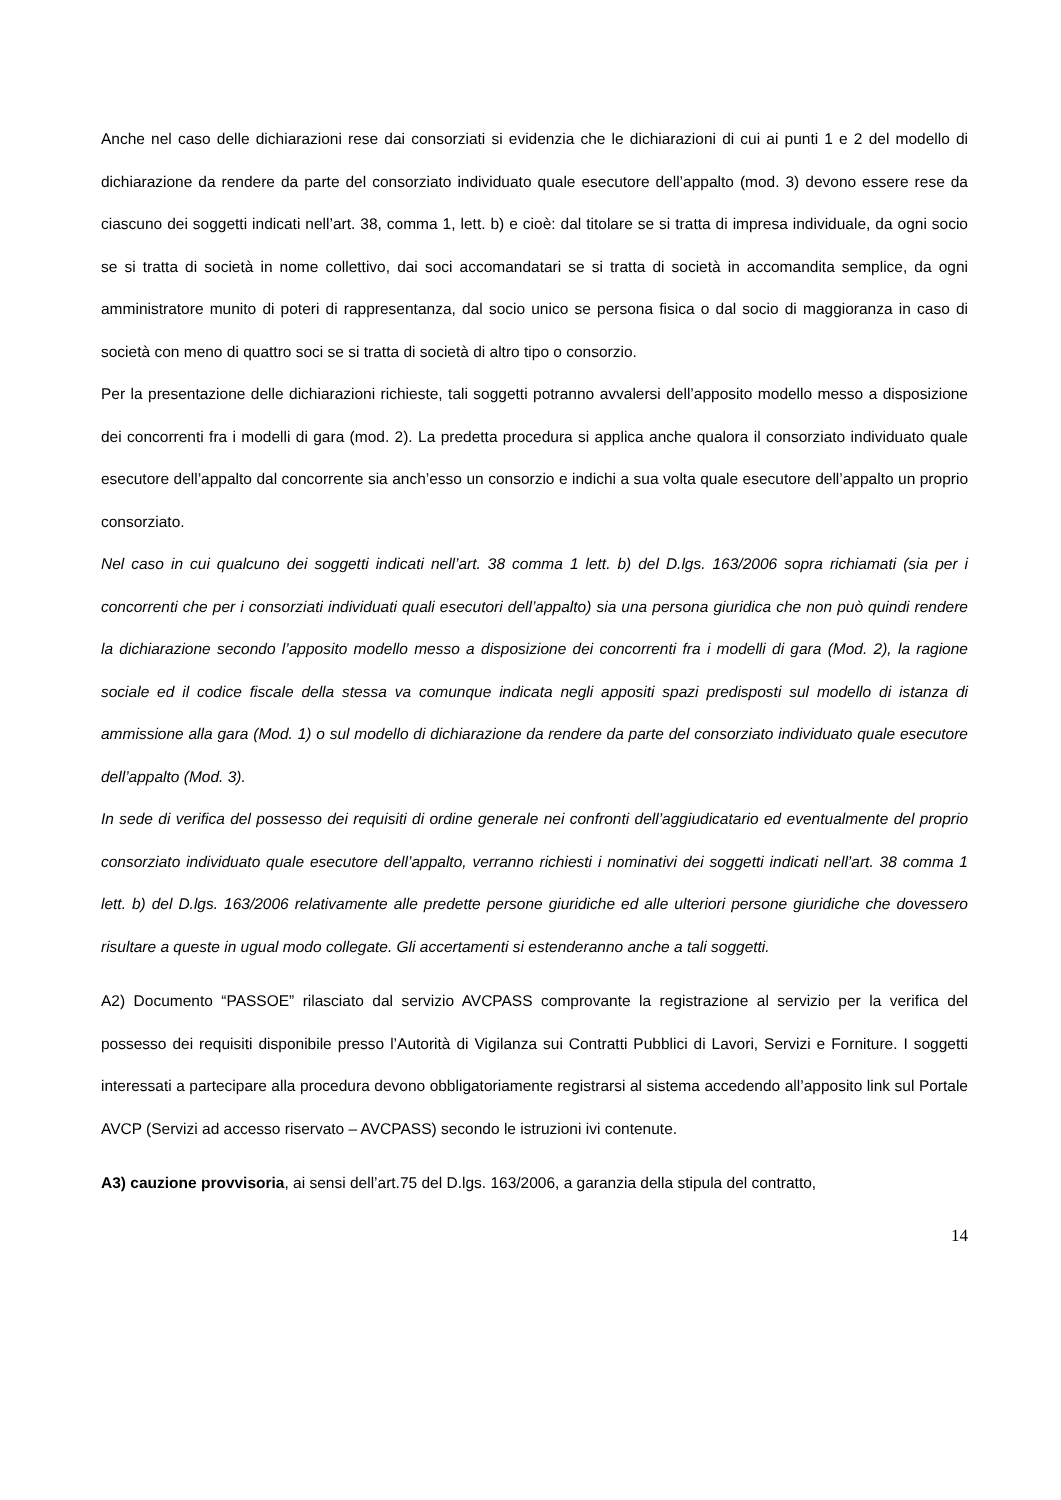Anche nel caso delle dichiarazioni rese dai consorziati si evidenzia che le dichiarazioni di cui ai punti 1 e 2 del modello di dichiarazione da rendere da parte del consorziato individuato quale esecutore dell’appalto (mod. 3) devono essere rese da ciascuno dei soggetti indicati nell’art. 38, comma 1, lett. b) e cioè: dal titolare se si tratta di impresa individuale, da ogni socio se si tratta di società in nome collettivo, dai soci accomandatari se si tratta di società in accomandita semplice, da ogni amministratore munito di poteri di rappresentanza, dal socio unico se persona fisica o dal socio di maggioranza in caso di società con meno di quattro soci se si tratta di società di altro tipo o consorzio.
Per la presentazione delle dichiarazioni richieste, tali soggetti potranno avvalersi dell’apposito modello messo a disposizione dei concorrenti fra i modelli di gara (mod. 2). La predetta procedura si applica anche qualora il consorziato individuato quale esecutore dell’appalto dal concorrente sia anch’esso un consorzio e indichi a sua volta quale esecutore dell’appalto un proprio consorziato.
Nel caso in cui qualcuno dei soggetti indicati nell’art. 38 comma 1 lett. b) del D.lgs. 163/2006 sopra richiamati (sia per i concorrenti che per i consorziati individuati quali esecutori dell’appalto) sia una persona giuridica che non può quindi rendere la dichiarazione secondo l’apposito modello messo a disposizione dei concorrenti fra i modelli di gara (Mod. 2), la ragione sociale ed il codice fiscale della stessa va comunque indicata negli appositi spazi predisposti sul modello di istanza di ammissione alla gara (Mod. 1) o sul modello di dichiarazione da rendere da parte del consorziato individuato quale esecutore dell’appalto (Mod. 3).
In sede di verifica del possesso dei requisiti di ordine generale nei confronti dell’aggiudicatario ed eventualmente del proprio consorziato individuato quale esecutore dell’appalto, verranno richiesti i nominativi dei soggetti indicati nell’art. 38 comma 1 lett. b) del D.lgs. 163/2006 relativamente alle predette persone giuridiche ed alle ulteriori persone giuridiche che dovessero risultare a queste in ugual modo collegate. Gli accertamenti si estenderanno anche a tali soggetti.
A2) Documento “PASSOE” rilasciato dal servizio AVCPASS comprovante la registrazione al servizio per la verifica del possesso dei requisiti disponibile presso l’Autorità di Vigilanza sui Contratti Pubblici di Lavori, Servizi e Forniture. I soggetti interessati a partecipare alla procedura devono obbligatoriamente registrarsi al sistema accedendo all’apposito link sul Portale AVCP (Servizi ad accesso riservato – AVCPASS) secondo le istruzioni ivi contenute.
A3) cauzione provvisoria, ai sensi dell’art.75 del D.lgs. 163/2006, a garanzia della stipula del contratto,
14